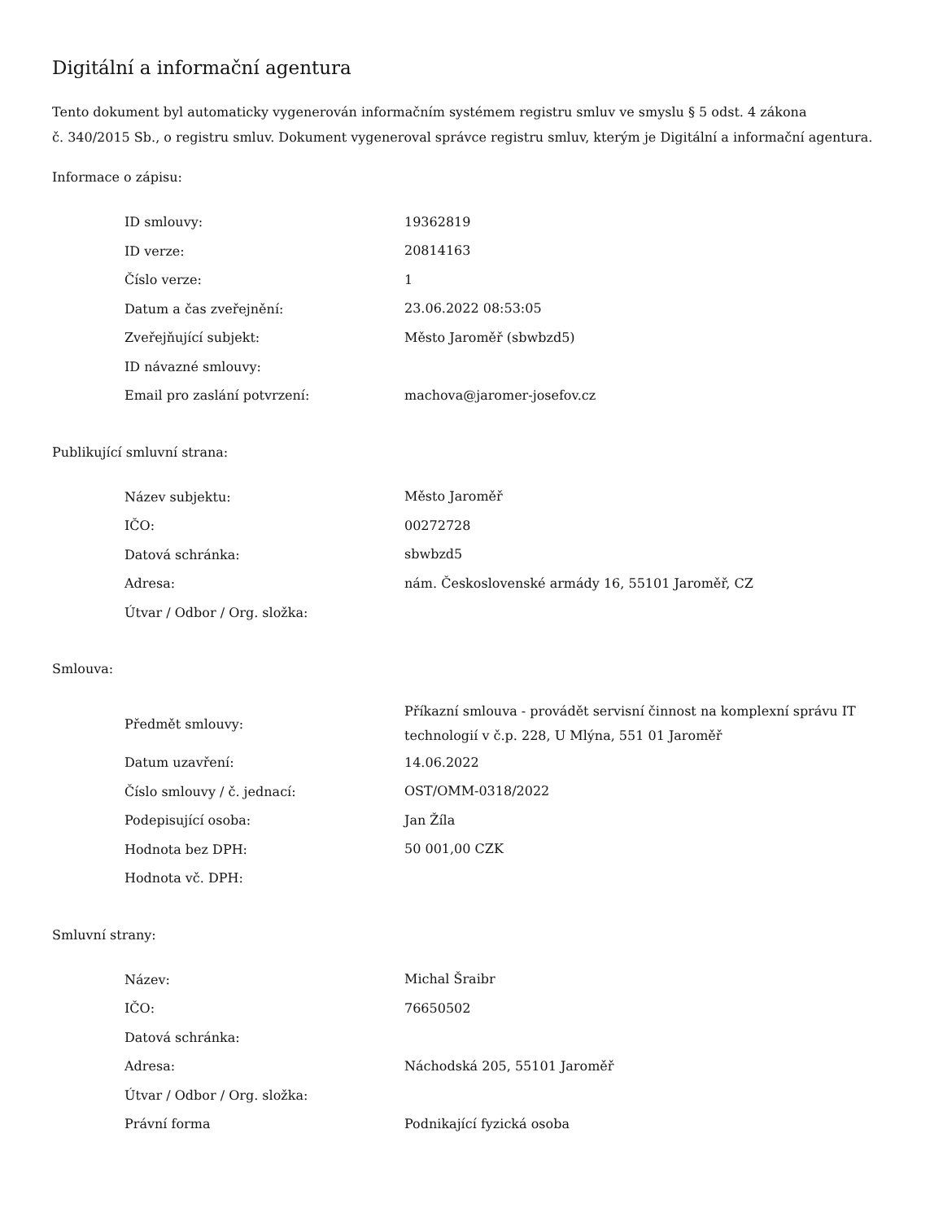Digitální a informační agentura
Tento dokument byl automaticky vygenerován informačním systémem registru smluv ve smyslu § 5 odst. 4 zákona
č. 340/2015 Sb., o registru smluv. Dokument vygeneroval správce registru smluv, kterým je Digitální a informační agentura.
Informace o zápisu:
| ID smlouvy: | 19362819 |
| ID verze: | 20814163 |
| Číslo verze: | 1 |
| Datum a čas zveřejnění: | 23.06.2022 08:53:05 |
| Zveřejňující subjekt: | Město Jaroměř (sbwbzd5) |
| ID návazné smlouvy: | |
| Email pro zaslání potvrzení: | machova@jaromer-josefov.cz |
Publikující smluvní strana:
| Název subjektu: | Město Jaroměř |
| IČO: | 00272728 |
| Datová schránka: | sbwbzd5 |
| Adresa: | nám. Československé armády 16, 55101 Jaroměř, CZ |
| Útvar / Odbor / Org. složka: | |
Smlouva:
| Předmět smlouvy: | Příkazní smlouva - provádět servisní činnost na komplexní správu IT technologií v č.p. 228, U Mlýna, 551 01 Jaroměř |
| Datum uzavření: | 14.06.2022 |
| Číslo smlouvy / č. jednací: | OST/OMM-0318/2022 |
| Podepisující osoba: | Jan Žíla |
| Hodnota bez DPH: | 50 001,00 CZK |
| Hodnota vč. DPH: | |
Smluvní strany:
| Název: | Michal Šraibr |
| IČO: | 76650502 |
| Datová schránka: | |
| Adresa: | Náchodská 205, 55101 Jaroměř |
| Útvar / Odbor / Org. složka: | |
| Právní forma | Podnikající fyzická osoba |